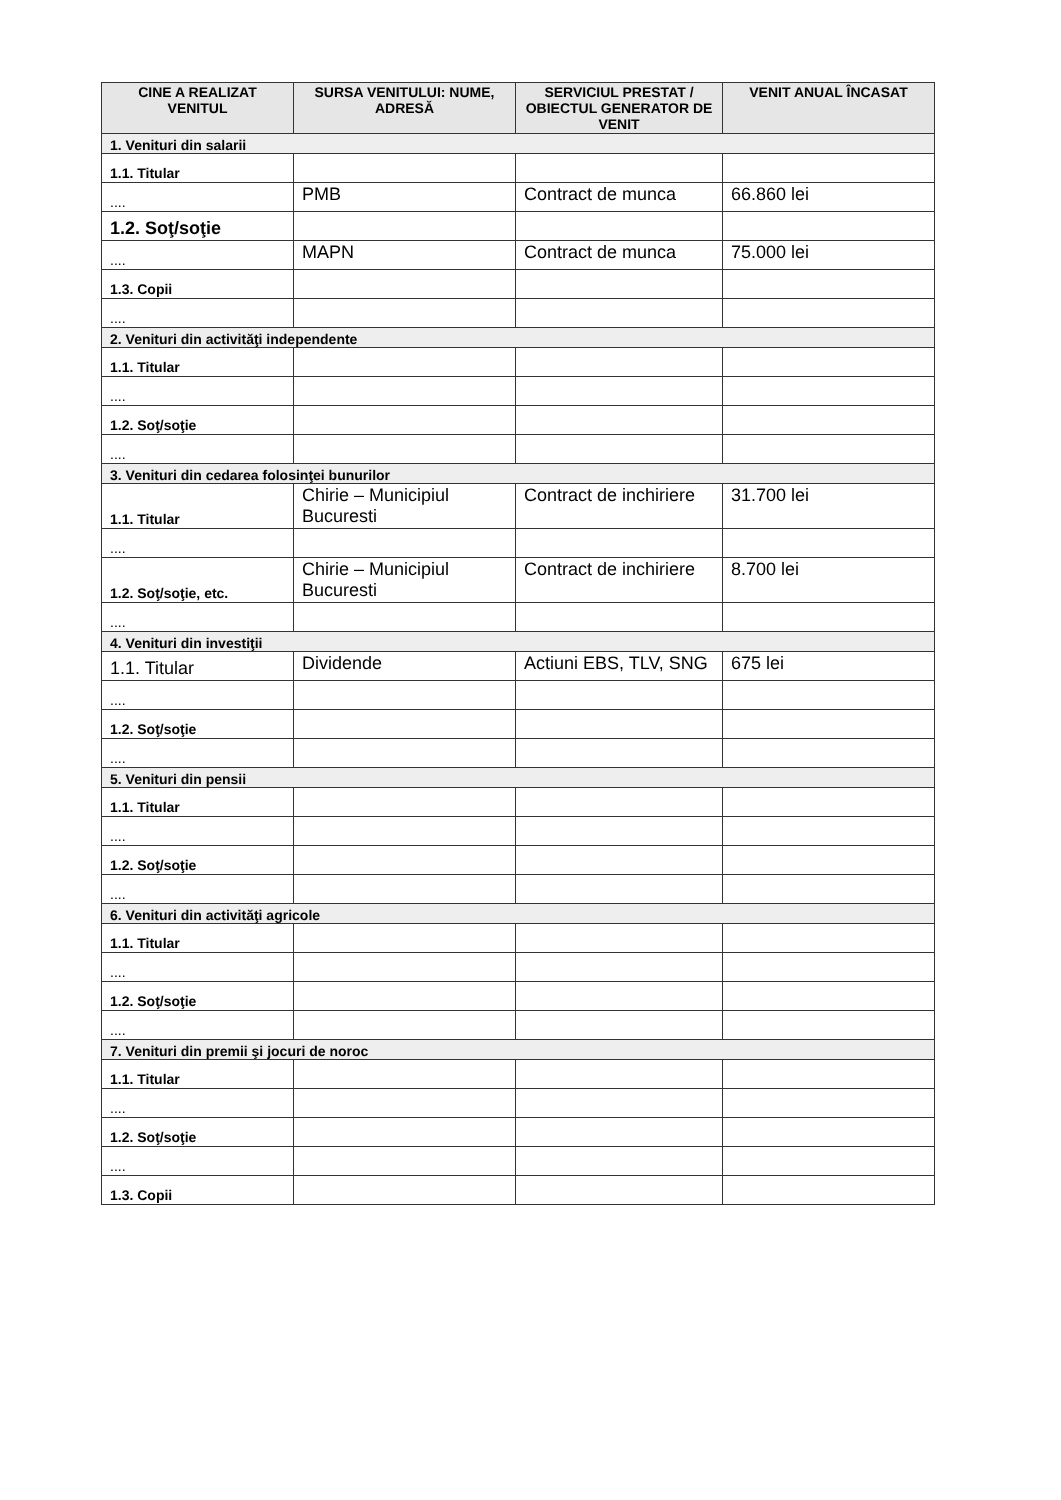| CINE A REALIZAT VENITUL | SURSA VENITULUI: NUME, ADRESĂ | SERVICIUL PRESTAT / OBIECTUL GENERATOR DE VENIT | VENIT ANUAL ÎNCASAT |
| --- | --- | --- | --- |
| 1. Venituri din salarii | | | |
| 1.1. Titular | | | |
| .... | PMB | Contract de munca | 66.860 lei |
| 1.2. Soţ/soţie | | | |
| .... | MAPN | Contract de munca | 75.000 lei |
| 1.3. Copii | | | |
| .... | | | |
| 2. Venituri din activităţi independente | | | |
| 1.1. Titular | | | |
| .... | | | |
| 1.2. Soţ/soţie | | | |
| .... | | | |
| 3. Venituri din cedarea folosinţei bunurilor | | | |
| 1.1. Titular | Chirie – Municipiul Bucuresti | Contract de inchiriere | 31.700 lei |
| .... | | | |
| 1.2. Soţ/soţie, etc. | Chirie – Municipiul Bucuresti | Contract de inchiriere | 8.700 lei |
| .... | | | |
| 4. Venituri din investiţii | | | |
| 1.1. Titular | Dividende | Actiuni EBS, TLV, SNG | 675 lei |
| .... | | | |
| 1.2. Soţ/soţie | | | |
| .... | | | |
| 5. Venituri din pensii | | | |
| 1.1. Titular | | | |
| .... | | | |
| 1.2. Soţ/soţie | | | |
| .... | | | |
| 6. Venituri din activităţi agricole | | | |
| 1.1. Titular | | | |
| .... | | | |
| 1.2. Soţ/soţie | | | |
| .... | | | |
| 7. Venituri din premii şi jocuri de noroc | | | |
| 1.1. Titular | | | |
| .... | | | |
| 1.2. Soţ/soţie | | | |
| .... | | | |
| 1.3. Copii | | | |